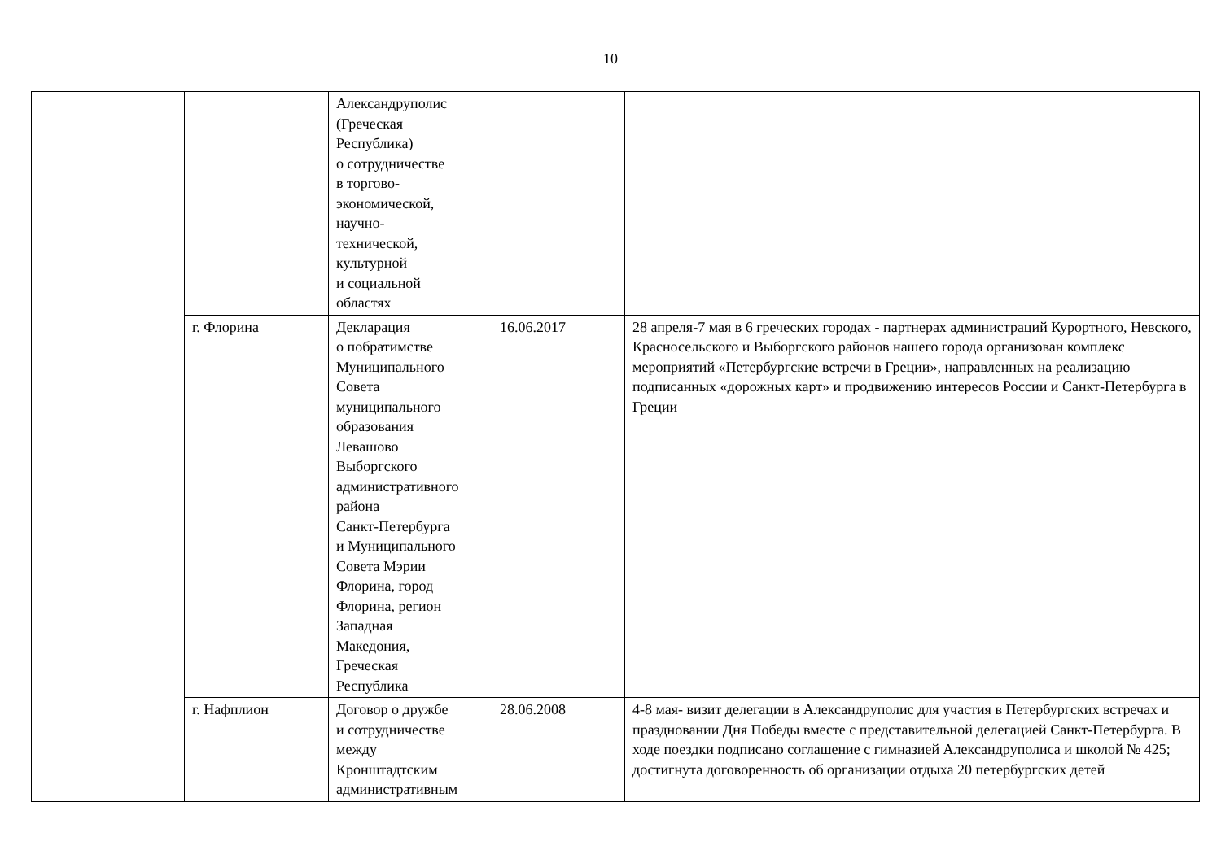10
| | | Александруполис (Греческая Республика) о сотрудничестве в торгово- экономической, научно- технической, культурной и социальной областях | | |
| | г. Флорина | Декларация о побратимстве Муниципального Совета муниципального образования Левашово Выборгского административного района Санкт-Петербурга и Муниципального Совета Мэрии Флорина, город Флорина, регион Западная Македония, Греческая Республика | 16.06.2017 | 28 апреля-7 мая в 6 греческих городах - партнерах администраций Курортного, Невского, Красносельского и Выборгского районов нашего города организован комплекс мероприятий «Петербургские встречи в Греции», направленных на реализацию подписанных «дорожных карт» и продвижению интересов России и Санкт-Петербурга в Греции |
| | г. Нафплион | Договор о дружбе и сотрудничестве между Кронштадтским административным | 28.06.2008 | 4-8 мая- визит делегации в Александруполис для участия в Петербургских встречах и праздновании Дня Победы вместе с представительной делегацией Санкт-Петербурга. В ходе поездки подписано соглашение с гимназией Александруполиса и школой № 425; достигнута договоренность об организации отдыха 20 петербургских детей |